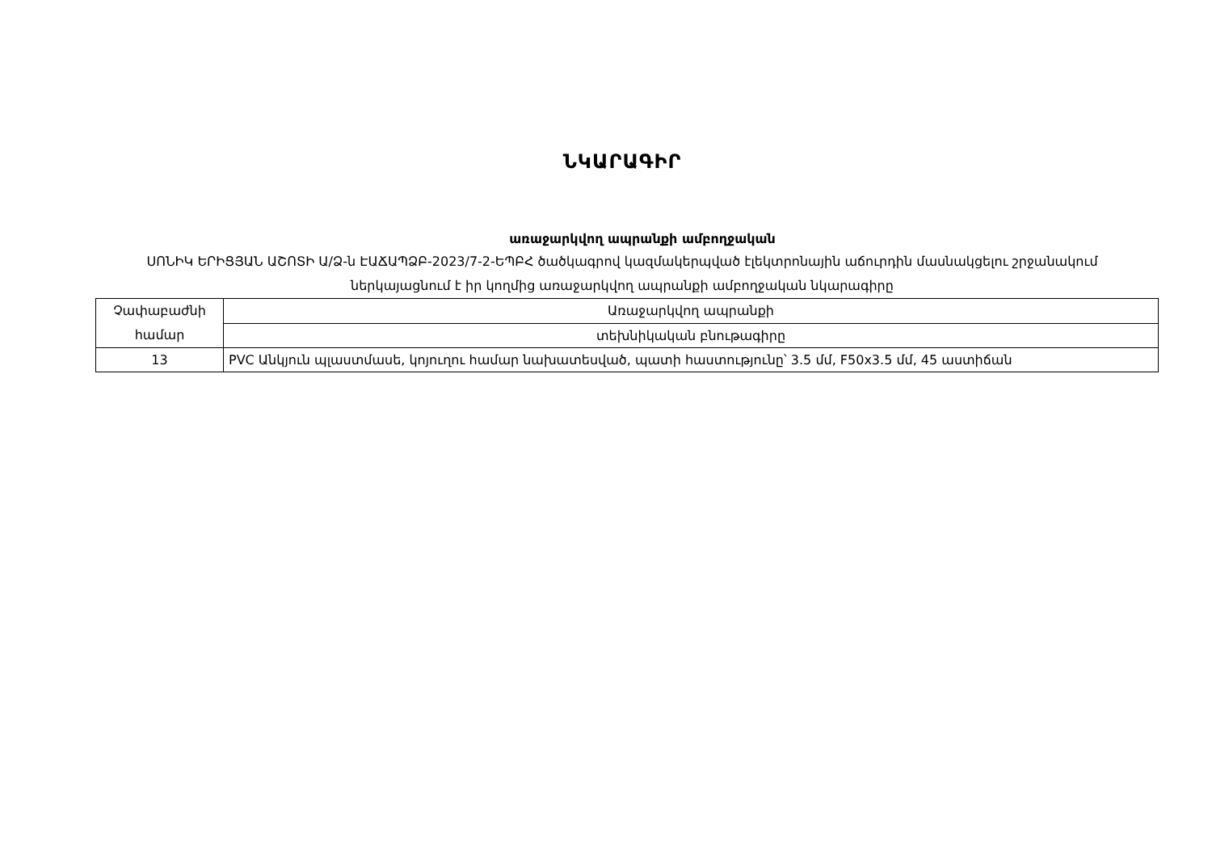ՆԿԱՐԱԳԻՐ
առաջարկվող ապրանքի ամբողջական
ՍՈՆԻԿ ԵՐԻՑՅԱՆ ԱՇՈՏԻ Ա/Ձ-ն ԷԱՃԱՊՁԲ-2023/7-2-ԵՊԲՀ ծածկագրով կազմակերպված էլեկտրոնային աճուրդին մասնակցելու շրջանակում ներկայացնում է իր կողմից առաջարկվող ապրանքի ամբողջական նկարագիրը
| Չափաբաժնի համար | Առաջարկվող ապրանքի |
| | տեխնիկական բնութագիրը |
| 13 | PVC Անկյուն պլաստմասե, կոյուղու համար նախատեսված, պատի հաստությունը՝ 3.5 մմ, F50x3.5 մմ, 45 աստիճան |